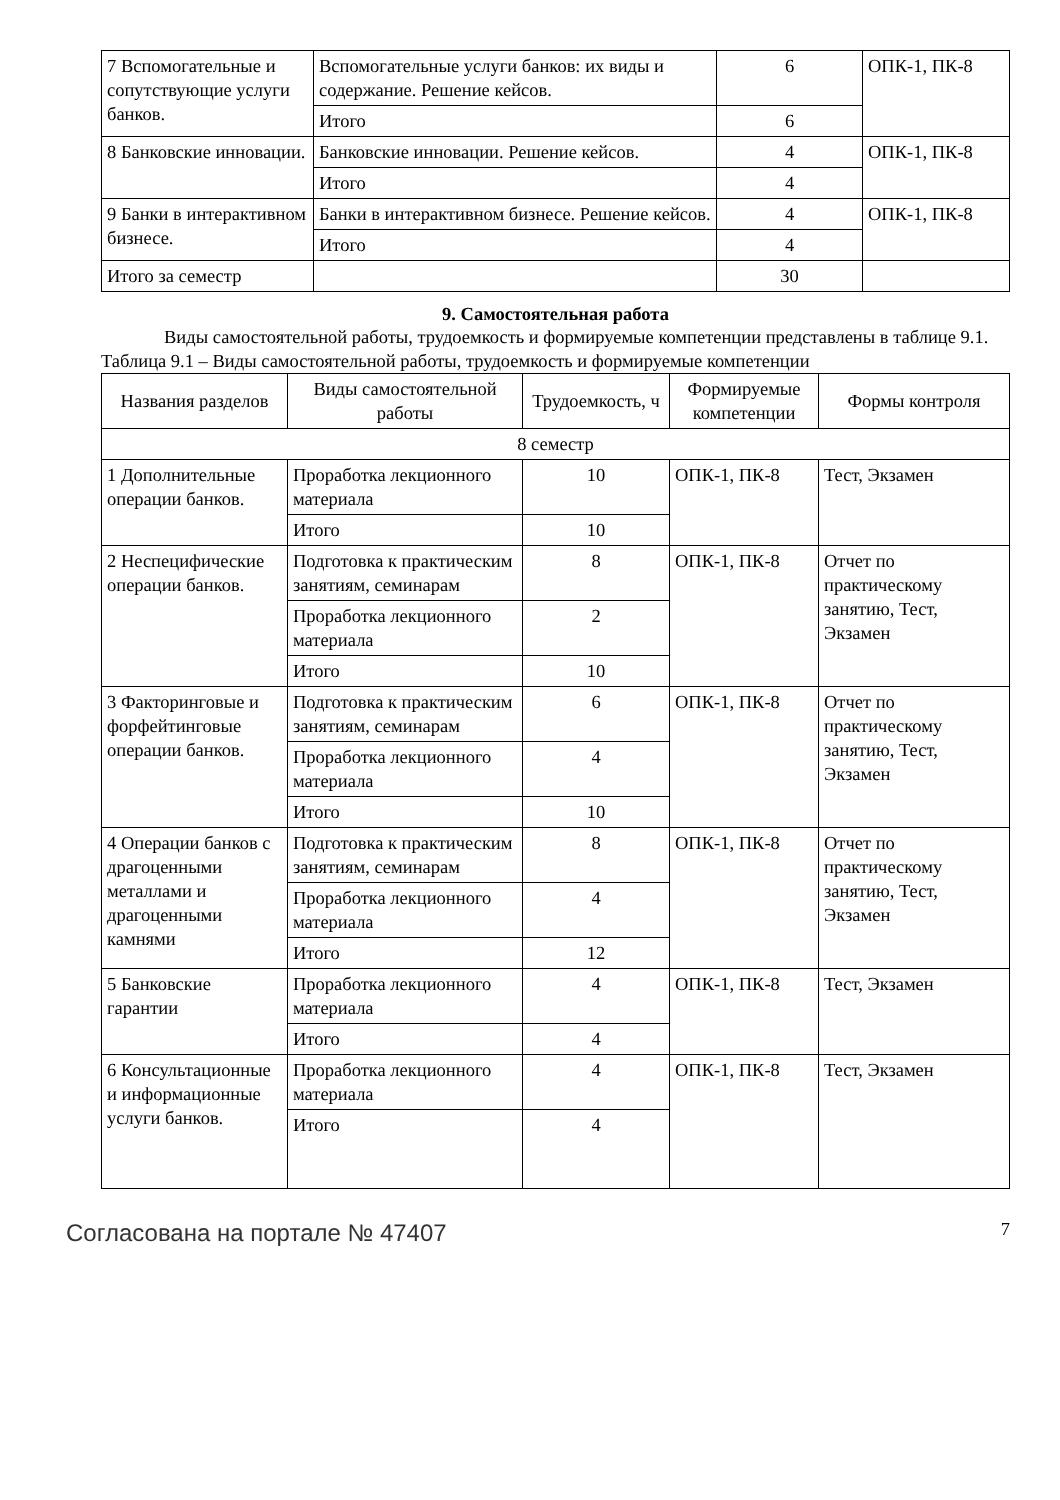| 7 Вспомогательные и сопутствующие услуги банков. | Вспомогательные услуги банков: их виды и содержание. Решение кейсов. | 6 | ОПК-1, ПК-8 |
| | Итого | 6 | |
| 8 Банковские инновации. | Банковские инновации. Решение кейсов. | 4 | ОПК-1, ПК-8 |
| | Итого | 4 | |
| 9 Банки в интерактивном бизнесе. | Банки в интерактивном бизнесе. Решение кейсов. | 4 | ОПК-1, ПК-8 |
| | Итого | 4 | |
| Итого за семестр | | 30 | |
9. Самостоятельная работа
Виды самостоятельной работы, трудоемкость и формируемые компетенции представлены в таблице 9.1.
Таблица 9.1 – Виды самостоятельной работы, трудоемкость и формируемые компетенции
| Названия разделов | Виды самостоятельной работы | Трудоемкость, ч | Формируемые компетенции | Формы контроля |
| --- | --- | --- | --- | --- |
| 8 семестр | | | | |
| 1 Дополнительные операции банков. | Проработка лекционного материала | 10 | ОПК-1, ПК-8 | Тест, Экзамен |
| | Итого | 10 | | |
| 2 Неспецифические операции банков. | Подготовка к практическим занятиям, семинарам | 8 | ОПК-1, ПК-8 | Отчет по практическому занятию, Тест, Экзамен |
| | Проработка лекционного материала | 2 | | |
| | Итого | 10 | | |
| 3 Факторинговые и форфейтинговые операции банков. | Подготовка к практическим занятиям, семинарам | 6 | ОПК-1, ПК-8 | Отчет по практическому занятию, Тест, Экзамен |
| | Проработка лекционного материала | 4 | | |
| | Итого | 10 | | |
| 4 Операции банков с драгоценными металлами и драгоценными камнями | Подготовка к практическим занятиям, семинарам | 8 | ОПК-1, ПК-8 | Отчет по практическому занятию, Тест, Экзамен |
| | Проработка лекционного материала | 4 | | |
| | Итого | 12 | | |
| 5 Банковские гарантии | Проработка лекционного материала | 4 | ОПК-1, ПК-8 | Тест, Экзамен |
| | Итого | 4 | | |
| 6 Консультационные и информационные услуги банков. | Проработка лекционного материала | 4 | ОПК-1, ПК-8 | Тест, Экзамен |
| | Итого | 4 | | |
Согласована на портале № 47407 7